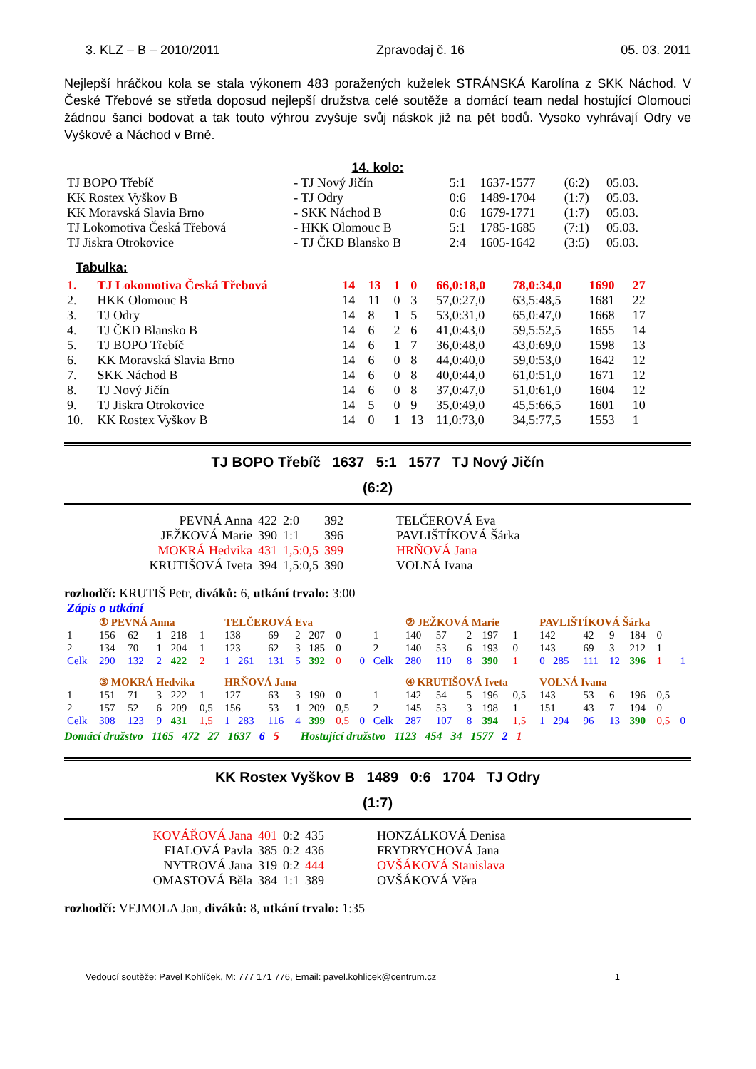3. KLZ – B – 2010/2011 Zpravodaj č. 16 05. 03. 2011
Nejlepší hráčkou kola se stala výkonem 483 poražených kuželek STRÁNSKÁ Karolína z SKK Náchod. V České Třebové se střetla doposud nejlepší družstva celé soutěže a domácí team nedal hostující Olomouci žádnou šanci bodovat a tak touto výhrou zvyšuje svůj náskok již na pět bodů. Vysoko vyhrávají Odry ve Vyškově a Náchod v Brně.
14. kolo:
| TJ BOPO Třebíč | - TJ Nový Jičín | 5:1 | 1637-1577 | (6:2) | 05.03. |
| KK Rostex Vyškov B | - TJ Odry | 0:6 | 1489-1704 | (1:7) | 05.03. |
| KK Moravská Slavia Brno | - SKK Náchod B | 0:6 | 1679-1771 | (1:7) | 05.03. |
| TJ Lokomotiva Česká Třebová | - HKK Olomouc B | 5:1 | 1785-1685 | (7:1) | 05.03. |
| TJ Jiskra Otrokovice | - TJ ČKD Blansko B | 2:4 | 1605-1642 | (3:5) | 05.03. |
Tabulka:
| 1. | TJ Lokomotiva Česká Třebová | 14 | 13 | 1 | 0 | 66,0:18,0 | 78,0:34,0 | 1690 | 27 |
| 2. | HKK Olomouc B | 14 | 11 | 0 | 3 | 57,0:27,0 | 63,5:48,5 | 1681 | 22 |
| 3. | TJ Odry | 14 | 8 | 1 | 5 | 53,0:31,0 | 65,0:47,0 | 1668 | 17 |
| 4. | TJ ČKD Blansko B | 14 | 6 | 2 | 6 | 41,0:43,0 | 59,5:52,5 | 1655 | 14 |
| 5. | TJ BOPO Třebíč | 14 | 6 | 1 | 7 | 36,0:48,0 | 43,0:69,0 | 1598 | 13 |
| 6. | KK Moravská Slavia Brno | 14 | 6 | 0 | 8 | 44,0:40,0 | 59,0:53,0 | 1642 | 12 |
| 7. | SKK Náchod B | 14 | 6 | 0 | 8 | 40,0:44,0 | 61,0:51,0 | 1671 | 12 |
| 8. | TJ Nový Jičín | 14 | 6 | 0 | 8 | 37,0:47,0 | 51,0:61,0 | 1604 | 12 |
| 9. | TJ Jiskra Otrokovice | 14 | 5 | 0 | 9 | 35,0:49,0 | 45,5:66,5 | 1601 | 10 |
| 10. | KK Rostex Vyškov B | 14 | 0 | 1 | 13 | 11,0:73,0 | 34,5:77,5 | 1553 | 1 |
TJ BOPO Třebíč 1637 5:1 1577 TJ Nový Jičín
(6:2)
| PEVNÁ Anna | 422 | 2:0 | 392 | TELČEROVÁ Eva |
| JEŽKOVÁ Marie | 390 | 1:1 | 396 | PAVLIŠTÍKOVÁ Šárka |
| MOKRÁ Hedvika | 431 | 1,5:0,5 | 399 | HRŇOVÁ Jana |
| KRUTIŠOVÁ Iveta | 394 | 1,5:0,5 | 390 | VOLNÁ Ivana |
rozhodčí: KRUTIŠ Petr, diváků: 6, utkání trvalo: 3:00
Zápis o utkání
| | ① PEVNÁ Anna | | | | | TELČEROVÁ Eva | | | | | | | ② JEŽKOVÁ Marie | | | | | PAVLIŠTÍKOVÁ Šárka | | | | | |
| 1 | 156 | 62 | 1 | 218 | 1 | 138 | 69 | 2 | 207 | 0 | | 1 | 140 | 57 | 2 | 197 | 1 | 142 | 42 | 9 | 184 | 0 | |
| 2 | 134 | 70 | 1 | 204 | 1 | 123 | 62 | 3 | 185 | 0 | | 2 | 140 | 53 | 6 | 193 | 0 | 143 | 69 | 3 | 212 | 1 | |
| Celk | 290 | 132 | 2 | 422 | 2 | 1 261 | 131 | 5 | 392 | 0 | 0 | Celk | 280 | 110 | 8 | 390 | 1 | 0 285 | 111 | 12 | 396 | 1 | 1 |
| | ③ MOKRÁ Hedvika | | | | | HRŇOVÁ Jana | | | | | | | ④ KRUTIŠOVÁ Iveta | | | | | VOLNÁ Ivana | | | | | |
| 1 | 151 | 71 | 3 | 222 | 1 | 127 | 63 | 3 | 190 | 0 | | 1 | 142 | 54 | 5 | 196 | 0,5 | 143 | 53 | 6 | 196 | 0,5 | |
| 2 | 157 | 52 | 6 | 209 | 0,5 | 156 | 53 | 1 | 209 | 0,5 | | 2 | 145 | 53 | 3 | 198 | 1 | 151 | 43 | 7 | 194 | 0 | |
| Celk | 308 | 123 | 9 | 431 | 1,5 | 1 283 | 116 | 4 | 399 | 0,5 | 0 | Celk | 287 | 107 | 8 | 394 | 1,5 | 1 294 | 96 | 13 | 390 | 0,5 | 0 |
Domácí družstvo 1165 472 27 1637 6 5 Hostující družstvo 1123 454 34 1577 2 1
KK Rostex Vyškov B 1489 0:6 1704 TJ Odry
(1:7)
| KOVÁŘOVÁ Jana | 401 | 0:2 | 435 | HONZÁLKOVÁ Denisa |
| FIALOVÁ Pavla | 385 | 0:2 | 436 | FRYDRYCHOVÁ Jana |
| NYTROVÁ Jana | 319 | 0:2 | 444 | OVŠÁKOVÁ Stanislava |
| OMASTOVÁ Běla | 384 | 1:1 | 389 | OVŠÁKOVÁ Věra |
rozhodčí: VEJMOLA Jan, diváků: 8, utkání trvalo: 1:35
Vedoucí soutěže: Pavel Kohlíček, M: 777 171 776, Email: pavel.kohlicek@centrum.cz 1